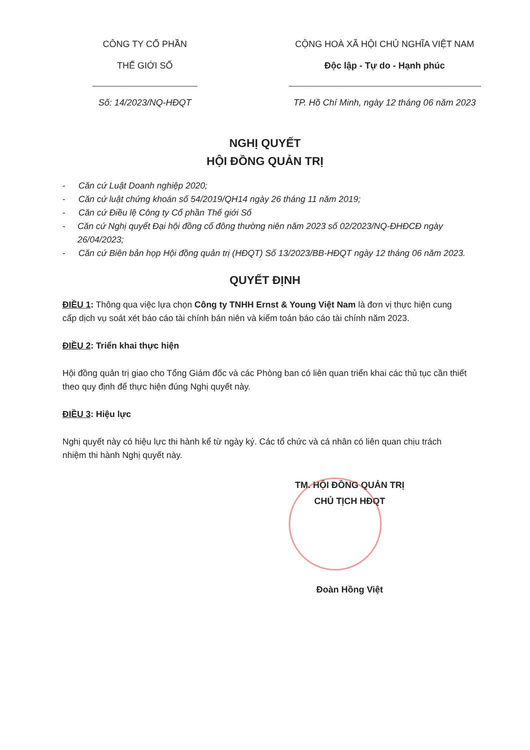CÔNG TY CỔ PHẦN
THẾ GIỚI SỐ
Số: 14/2023/NQ-HĐQT
CỘNG HOÀ XÃ HỘI CHỦ NGHĨA VIỆT NAM
Độc lập - Tự do - Hạnh phúc
TP. Hồ Chí Minh, ngày 12 tháng 06 năm 2023
NGHỊ QUYẾT
HỘI ĐỒNG QUẢN TRỊ
- Căn cứ Luật Doanh nghiệp 2020;
- Căn cứ luật chứng khoán số 54/2019/QH14 ngày 26 tháng 11 năm 2019;
- Căn cứ Điều lệ Công ty Cổ phần Thế giới Số
- Căn cứ Nghị quyết Đại hội đồng cổ đông thường niên năm 2023 số 02/2023/NQ-ĐHĐCĐ ngày 26/04/2023;
- Căn cứ Biên bản họp Hội đồng quản trị (HĐQT) Số 13/2023/BB-HĐQT ngày 12 tháng 06 năm 2023.
QUYẾT ĐỊNH
ĐIỀU 1: Thông qua việc lựa chọn Công ty TNHH Ernst & Young Việt Nam là đơn vị thực hiện cung cấp dịch vụ soát xét báo cáo tài chính bán niên và kiểm toán báo cáo tài chính năm 2023.
ĐIỀU 2: Triển khai thực hiện
Hội đồng quản trị giao cho Tổng Giám đốc và các Phòng ban có liên quan triển khai các thủ tục cần thiết theo quy định để thực hiện đúng Nghị quyết này.
ĐIỀU 3: Hiệu lực
Nghị quyết này có hiệu lực thi hành kể từ ngày ký. Các tổ chức và cá nhân có liên quan chịu trách nhiệm thi hành Nghị quyết này.
TM. HỘI ĐỒNG QUẢN TRỊ
CHỦ TỊCH HĐQT
Đoàn Hồng Việt